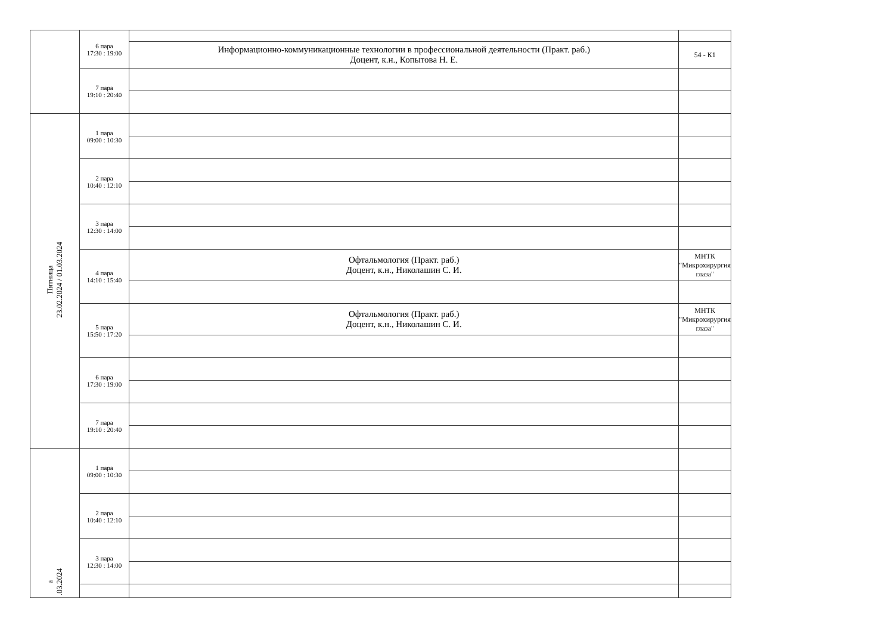| | 6 пара 17:30 : 19:00 | | |
| | | Информационно-коммуникационные технологии в профессиональной деятельности (Практ. раб.) Доцент, к.н., Копытова Н. Е. | 54 - К1 |
| | 7 пара 19:10 : 20:40 | | |
| Пятница 23.02.2024 / 01.03.2024 | 1 пара 09:00 : 10:30 | | |
| | 2 пара 10:40 : 12:10 | | |
| | 3 пара 12:30 : 14:00 | | |
| | 4 пара 14:10 : 15:40 | Офтальмология (Практ. раб.) Доцент, к.н., Николашин С. И. | МНТК "Микрохирургия глаза" |
| | 5 пара 15:50 : 17:20 | Офтальмология (Практ. раб.) Доцент, к.н., Николашин С. И. | МНТК "Микрохирургия глаза" |
| | 6 пара 17:30 : 19:00 | | |
| | 7 пара 19:10 : 20:40 | | |
| а .03.2024 | 1 пара 09:00 : 10:30 | | |
| | 2 пара 10:40 : 12:10 | | |
| | 3 пара 12:30 : 14:00 | | |